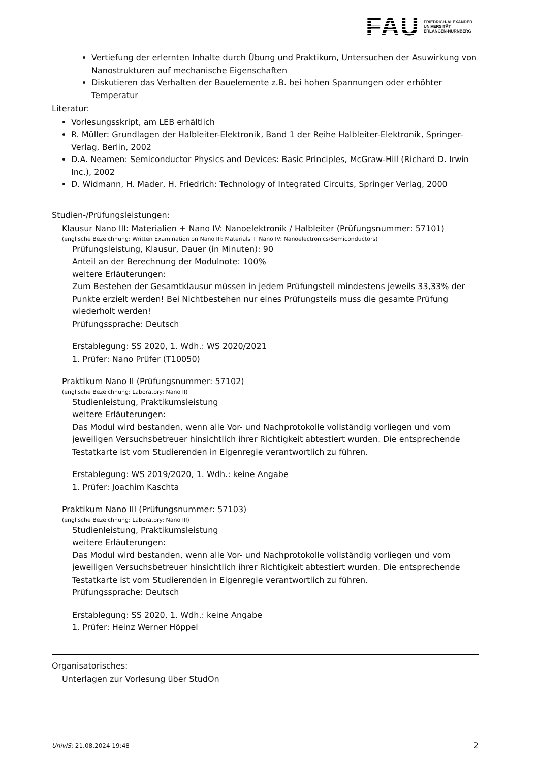FAU
FRIEDRICH-ALEXANDER
UNIVERSITÄT
ERLANGEN-NÜRNBERG
Vertiefung der erlernten Inhalte durch Übung und Praktikum, Untersuchen der Asuwirkung von Nanostrukturen auf mechanische Eigenschaften
Diskutieren das Verhalten der Bauelemente z.B. bei hohen Spannungen oder erhöhter Temperatur
Literatur:
Vorlesungsskript, am LEB erhältlich
R. Müller: Grundlagen der Halbleiter-Elektronik, Band 1 der Reihe Halbleiter-Elektronik, Springer-Verlag, Berlin, 2002
D.A. Neamen: Semiconductor Physics and Devices: Basic Principles, McGraw-Hill (Richard D. Irwin Inc.), 2002
D. Widmann, H. Mader, H. Friedrich: Technology of Integrated Circuits, Springer Verlag, 2000
Studien-/Prüfungsleistungen:
Klausur Nano III: Materialien + Nano IV: Nanoelektronik / Halbleiter (Prüfungsnummer: 57101)
(englische Bezeichnung: Written Examination on Nano III: Materials + Nano IV: Nanoelectronics/Semiconductors)
Prüfungsleistung, Klausur, Dauer (in Minuten): 90
Anteil an der Berechnung der Modulnote: 100%
weitere Erläuterungen:
Zum Bestehen der Gesamtklausur müssen in jedem Prüfungsteil mindestens jeweils 33,33% der Punkte erzielt werden! Bei Nichtbestehen nur eines Prüfungsteils muss die gesamte Prüfung wiederholt werden!
Prüfungssprache: Deutsch
Erstablegung: SS 2020, 1. Wdh.: WS 2020/2021
1. Prüfer: Nano Prüfer (T10050)
Praktikum Nano II (Prüfungsnummer: 57102)
(englische Bezeichnung: Laboratory: Nano II)
Studienleistung, Praktikumsleistung
weitere Erläuterungen:
Das Modul wird bestanden, wenn alle Vor- und Nachprotokolle vollständig vorliegen und vom jeweiligen Versuchsbetreuer hinsichtlich ihrer Richtigkeit abtestiert wurden. Die entsprechende Testatkarte ist vom Studierenden in Eigenregie verantwortlich zu führen.
Erstablegung: WS 2019/2020, 1. Wdh.: keine Angabe
1. Prüfer: Joachim Kaschta
Praktikum Nano III (Prüfungsnummer: 57103)
(englische Bezeichnung: Laboratory: Nano III)
Studienleistung, Praktikumsleistung
weitere Erläuterungen:
Das Modul wird bestanden, wenn alle Vor- und Nachprotokolle vollständig vorliegen und vom jeweiligen Versuchsbetreuer hinsichtlich ihrer Richtigkeit abtestiert wurden. Die entsprechende Testatkarte ist vom Studierenden in Eigenregie verantwortlich zu führen.
Prüfungssprache: Deutsch
Erstablegung: SS 2020, 1. Wdh.: keine Angabe
1. Prüfer: Heinz Werner Höppel
Organisatorisches:
Unterlagen zur Vorlesung über StudOn
UnivIS: 21.08.2024 19:48 2